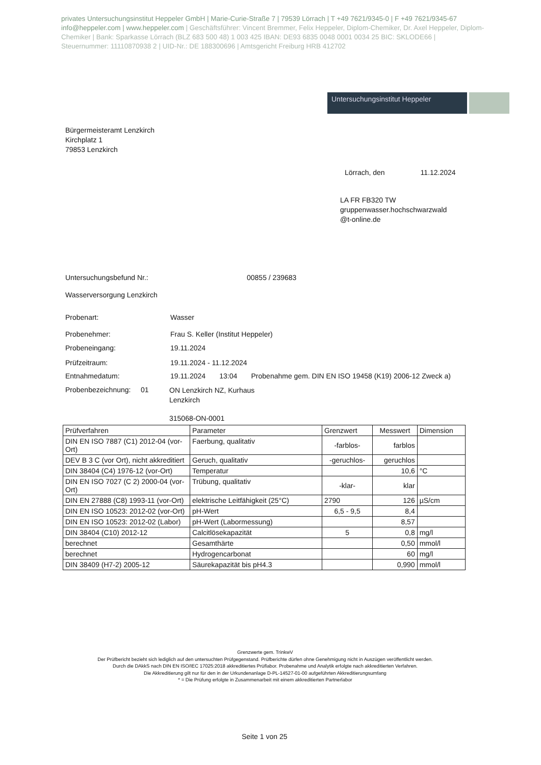privates Untersuchungsinstitut Heppeler GmbH | Marie-Curie-Straße 7 | 79539 Lörrach | T +49 7621/9345-0 | F +49 7621/9345-67 info@heppeler.com | www.heppeler.com | Geschäftsführer: Vincent Bremmer, Felix Heppeler, Diplom-Chemiker, Dr. Axel Heppeler, Diplom-Chemiker | Bank: Sparkasse Lörrach (BLZ 683 500 48) 1 003 425 IBAN: DE93 6835 0048 0001 0034 25 BIC: SKLODE66 | Steuernummer: 11110870938 2 | UID-Nr.: DE 188300696 | Amtsgericht Freiburg HRB 412702
Untersuchungsinstitut Heppeler
Bürgermeisteramt Lenzkirch
Kirchplatz 1
79853 Lenzkirch
Lörrach, den 11.12.2024
LA FR FB320 TW
gruppenwasser.hochschwarzwald
@t-online.de
Untersuchungsbefund Nr.: 00855 / 239683
Wasserversorgung Lenzkirch
Probenart: Wasser
Probenehmer:
Frau S. Keller (Institut Heppeler)
Probeneingang: 19.11.2024
Prüfzeitraum: 19.11.2024 - 11.12.2024
Entnahmedatum:
19.11.2024 13:04 Probenahme gem. DIN EN ISO 19458 (K19) 2006-12 Zweck a)
Probenbezeichnung: 01
ON Lenzkirch NZ, Kurhaus
Lenzkirch
315068-ON-0001
| Prüfverfahren | Parameter | Grenzwert | Messwert | Dimension |
| --- | --- | --- | --- | --- |
| DIN EN ISO 7887 (C1) 2012-04 (vor-Ort) | Faerbung, qualitativ | -farblos- | farblos | |
| DEV B 3 C (vor Ort), nicht akkreditiert | Geruch, qualitativ | -geruchlos- | geruchlos | |
| DIN 38404 (C4) 1976-12 (vor-Ort) | Temperatur | | 10,6 | °C |
| DIN EN ISO 7027 (C 2) 2000-04 (vor-Ort) | Trübung, qualitativ | -klar- | klar | |
| DIN EN 27888 (C8) 1993-11 (vor-Ort) | elektrische Leitfähigkeit (25°C) | 2790 | 126 | µS/cm |
| DIN EN ISO 10523: 2012-02 (vor-Ort) | pH-Wert | 6,5 - 9,5 | 8,4 | |
| DIN EN ISO 10523: 2012-02 (Labor) | pH-Wert (Labormessung) | | 8,57 | |
| DIN 38404 (C10) 2012-12 | Calcitlösekapazität | 5 | 0,8 | mg/l |
| berechnet | Gesamthärte | | 0,50 | mmol/l |
| berechnet | Hydrogencarbonat | | 60 | mg/l |
| DIN 38409 (H7-2) 2005-12 | Säurekapazität bis pH4.3 | | 0,990 | mmol/l |
Grenzwerte gem. TrinkwV
Der Prüfbericht bezieht sich lediglich auf den untersuchten Prüfgegenstand. Prüfberichte dürfen ohne Genehmigung nicht in Auszügen veröffentlicht werden.
Durch die DAkkS nach DIN EN ISO/IEC 17025:2018 akkreditiertes Prüflabor. Probenahme und Analytik erfolgte nach akkreditierten Verfahren.
Die Akkreditierung gilt nur für den in der Urkundenanlage D-PL-14527-01-00 aufgeführten Akkreditierungsumfang
* = Die Prüfung erfolgte in Zusammenarbeit mit einem akkreditierten Partnerlabor
Seite 1 von 25